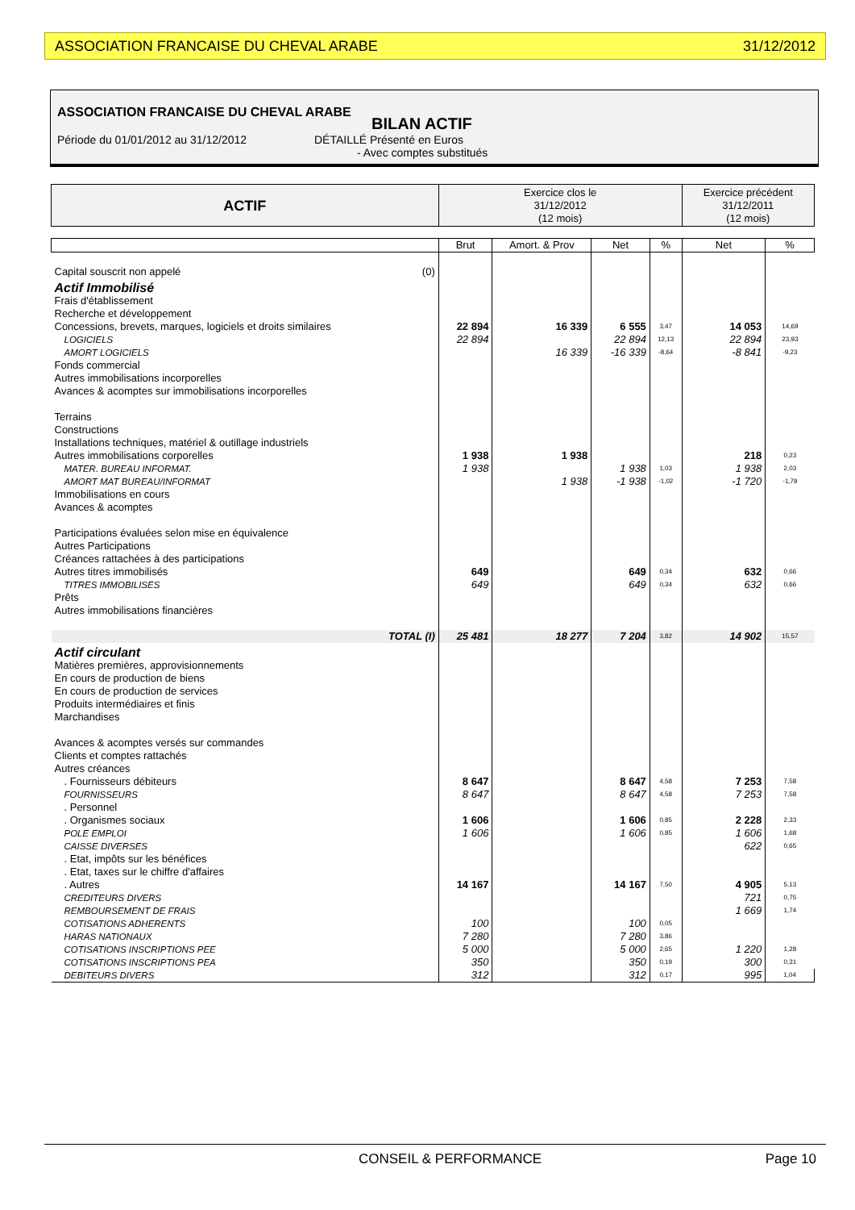ASSOCIATION FRANCAISE DU CHEVAL ARABE 31/12/2012
ASSOCIATION FRANCAISE DU CHEVAL ARABE
BILAN ACTIF
Période du 01/01/2012 au 31/12/2012 DÉTAILLÉ Présenté en Euros
- Avec comptes substitués
| ACTIF | Exercice clos le 31/12/2012 (12 mois) | | | | Exercice précédent 31/12/2011 (12 mois) | |
| --- | --- | --- | --- | --- | --- | --- |
| | Brut | Amort. & Prov | Net | % | Net | % |
| Capital souscrit non appelé (0) | | | | | | |
| Actif Immobilisé | | | | | | |
| Frais d'établissement Recherche et développement | | | | | | |
| Concessions, brevets, marques, logiciels et droits similaires | 22 894 | 16 339 | 6 555 | 3,47 | 14 053 | 14,69 |
| LOGICIELS | 22 894 | | 22 894 | 12,13 | 22 894 | 23,93 |
| AMORT LOGICIELS | | 16 339 | -16 339 | -8,64 | -8 841 | -9,23 |
| Fonds commercial Autres immobilisations incorporelles Avances & acomptes sur immobilisations incorporelles Terrains Constructions Installations techniques, matériel & outillage industriels | | | | | | |
| Autres immobilisations corporelles | 1 938 | 1 938 | | | 218 | 0,23 |
| MATER. BUREAU INFORMAT. | 1 938 | | 1 938 | 1,03 | 1 938 | 2,03 |
| AMORT MAT BUREAU/INFORMAT | | 1 938 | -1 938 | -1,02 | -1 720 | -1,79 |
| Immobilisations en cours Avances & acomptes Participations évaluées selon mise en équivalence Autres Participations Créances rattachées à des participations | | | | | | |
| Autres titres immobilisés | 649 | | 649 | 0,34 | 632 | 0,66 |
| TITRES IMMOBILISES | 649 | | 649 | 0,34 | 632 | 0,66 |
| Prêts Autres immobilisations financières | | | | | | |
| TOTAL (I) | 25 481 | 18 277 | 7 204 | 3,82 | 14 902 | 15,57 |
| Actif circulant | | | | | | |
| Matières premières, approvisionnements En cours de production de biens En cours de production de services Produits intermédiaires et finis Marchandises Avances & acomptes versés sur commandes Clients et comptes rattachés Autres créances | | | | | | |
| . Fournisseurs débiteurs | 8 647 | | 8 647 | 4,58 | 7 253 | 7,58 |
| FOURNISSEURS | 8 647 | | 8 647 | 4,58 | 7 253 | 7,58 |
| . Personnel | | | | | | |
| . Organismes sociaux | 1 606 | | 1 606 | 0,85 | 2 228 | 2,33 |
| POLE EMPLOI | 1 606 | | 1 606 | 0,85 | 1 606 | 1,68 |
| CAISSE DIVERSES | | | | | 622 | 0,65 |
| . Etat, impôts sur les bénéfices . Etat, taxes sur le chiffre d'affaires | | | | | | |
| . Autres | 14 167 | | 14 167 | 7,50 | 4 905 | 5,13 |
| CREDITEURS DIVERS | | | | | 721 | 0,75 |
| REMBOURSEMENT DE FRAIS | | | | | 1 669 | 1,74 |
| COTISATIONS ADHERENTS | 100 | | 100 | 0,05 | | |
| HARAS NATIONAUX | 7 280 | | 7 280 | 3,86 | | |
| COTISATIONS INSCRIPTIONS PEE | 5 000 | | 5 000 | 2,65 | 1 220 | 1,28 |
| COTISATIONS INSCRIPTIONS PEA | 350 | | 350 | 0,19 | 300 | 0,31 |
| DEBITEURS DIVERS | 312 | | 312 | 0,17 | 995 | 1,04 |
CONSEIL & PERFORMANCE Page 10